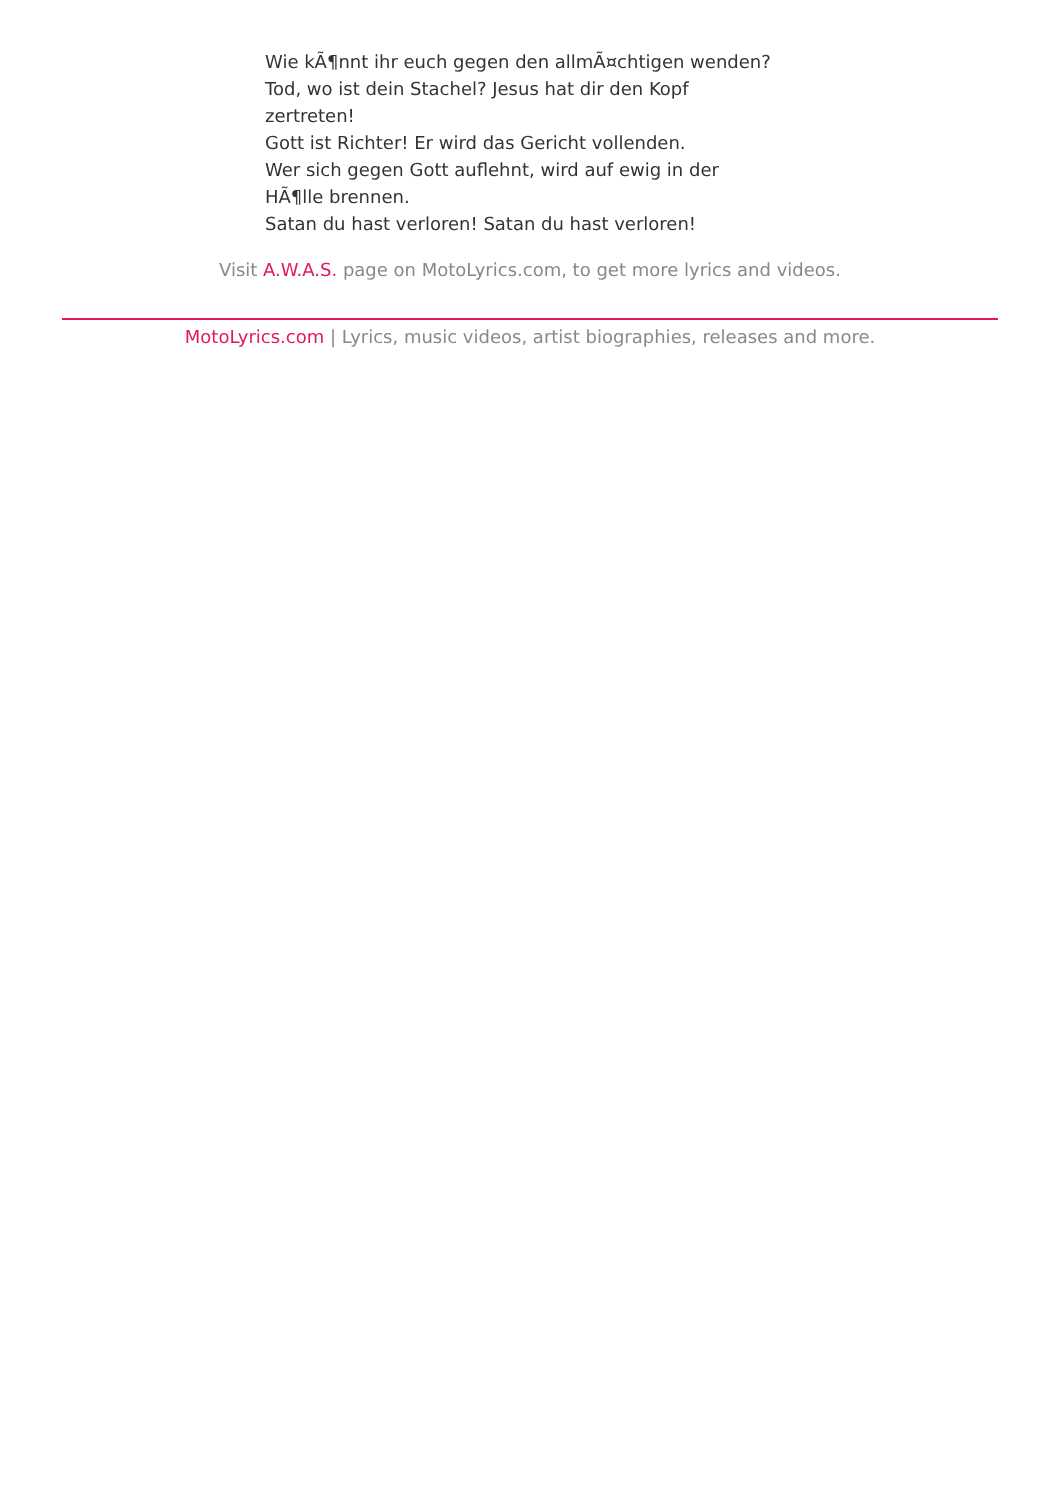Wie kÃ¶nnt ihr euch gegen den allmÃ¤chtigen wenden?
Tod, wo ist dein Stachel? Jesus hat dir den Kopf zertreten!
Gott ist Richter! Er wird das Gericht vollenden.
Wer sich gegen Gott auflehnt, wird auf ewig in der HÃ¶lle brennen.
Satan du hast verloren! Satan du hast verloren!
Visit A.W.A.S. page on MotoLyrics.com, to get more lyrics and videos.
MotoLyrics.com | Lyrics, music videos, artist biographies, releases and more.